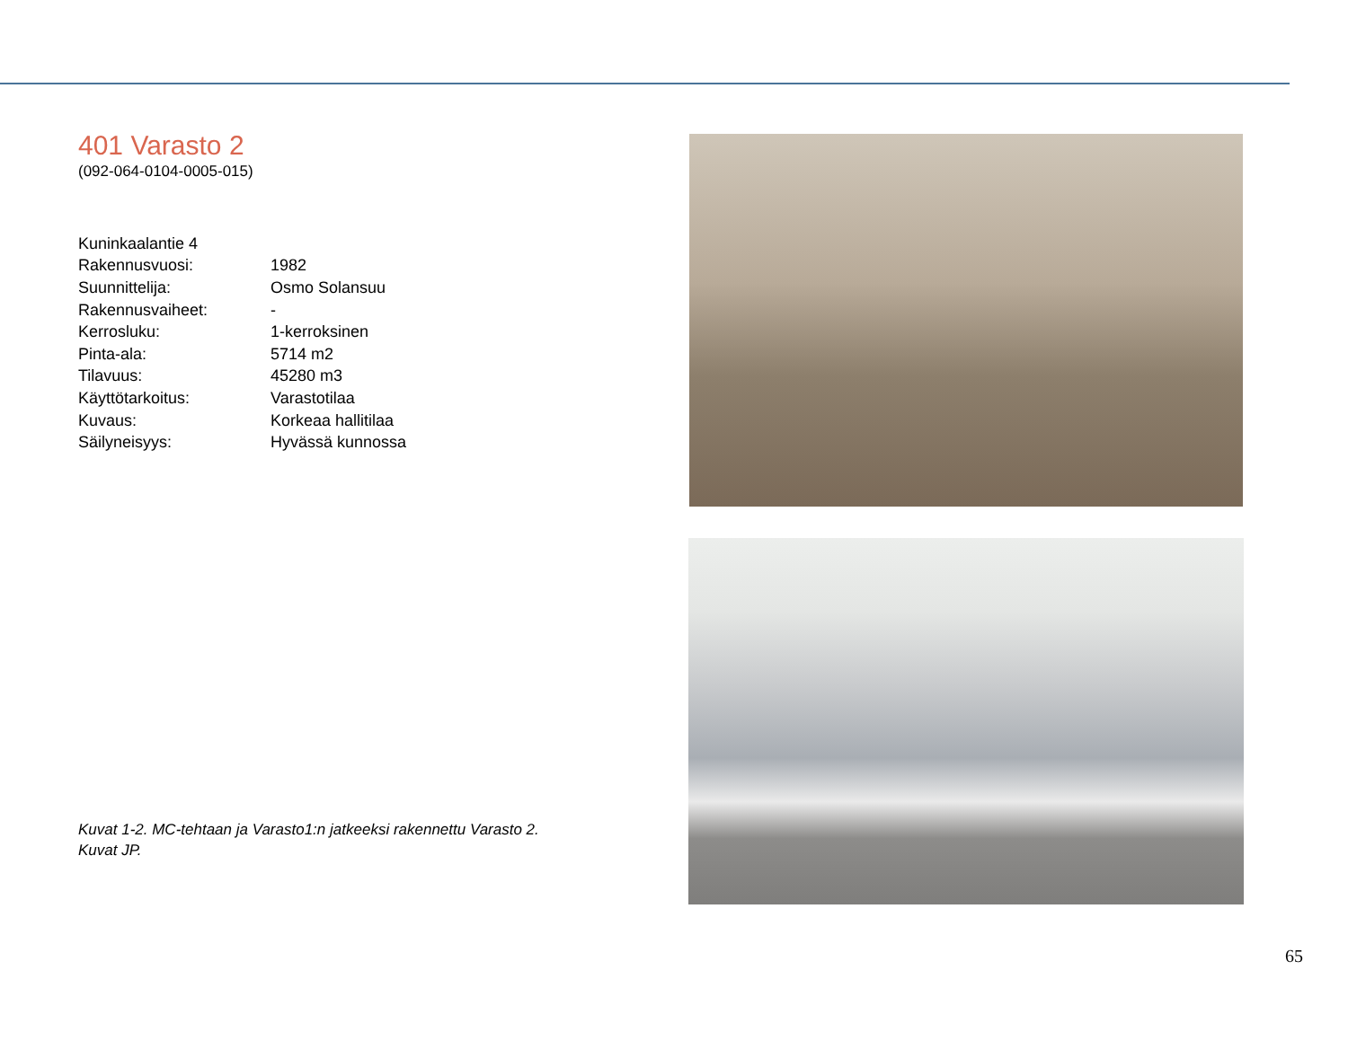401 Varasto 2
(092-064-0104-0005-015)
| Kuninkaalantie 4 | |
| Rakennusvuosi: | 1982 |
| Suunnittelija: | Osmo Solansuu |
| Rakennusvaiheet: | - |
| Kerrosluku: | 1-kerroksinen |
| Pinta-ala: | 5714 m2 |
| Tilavuus: | 45280 m3 |
| Käyttötarkoitus: | Varastotilaa |
| Kuvaus: | Korkeaa hallitilaa |
| Säilyneisyys: | Hyvässä kunnossa |
Kuvat 1-2. MC-tehtaan ja Varasto1:n jatkeeksi rakennettu Varasto 2.
Kuvat JP.
65